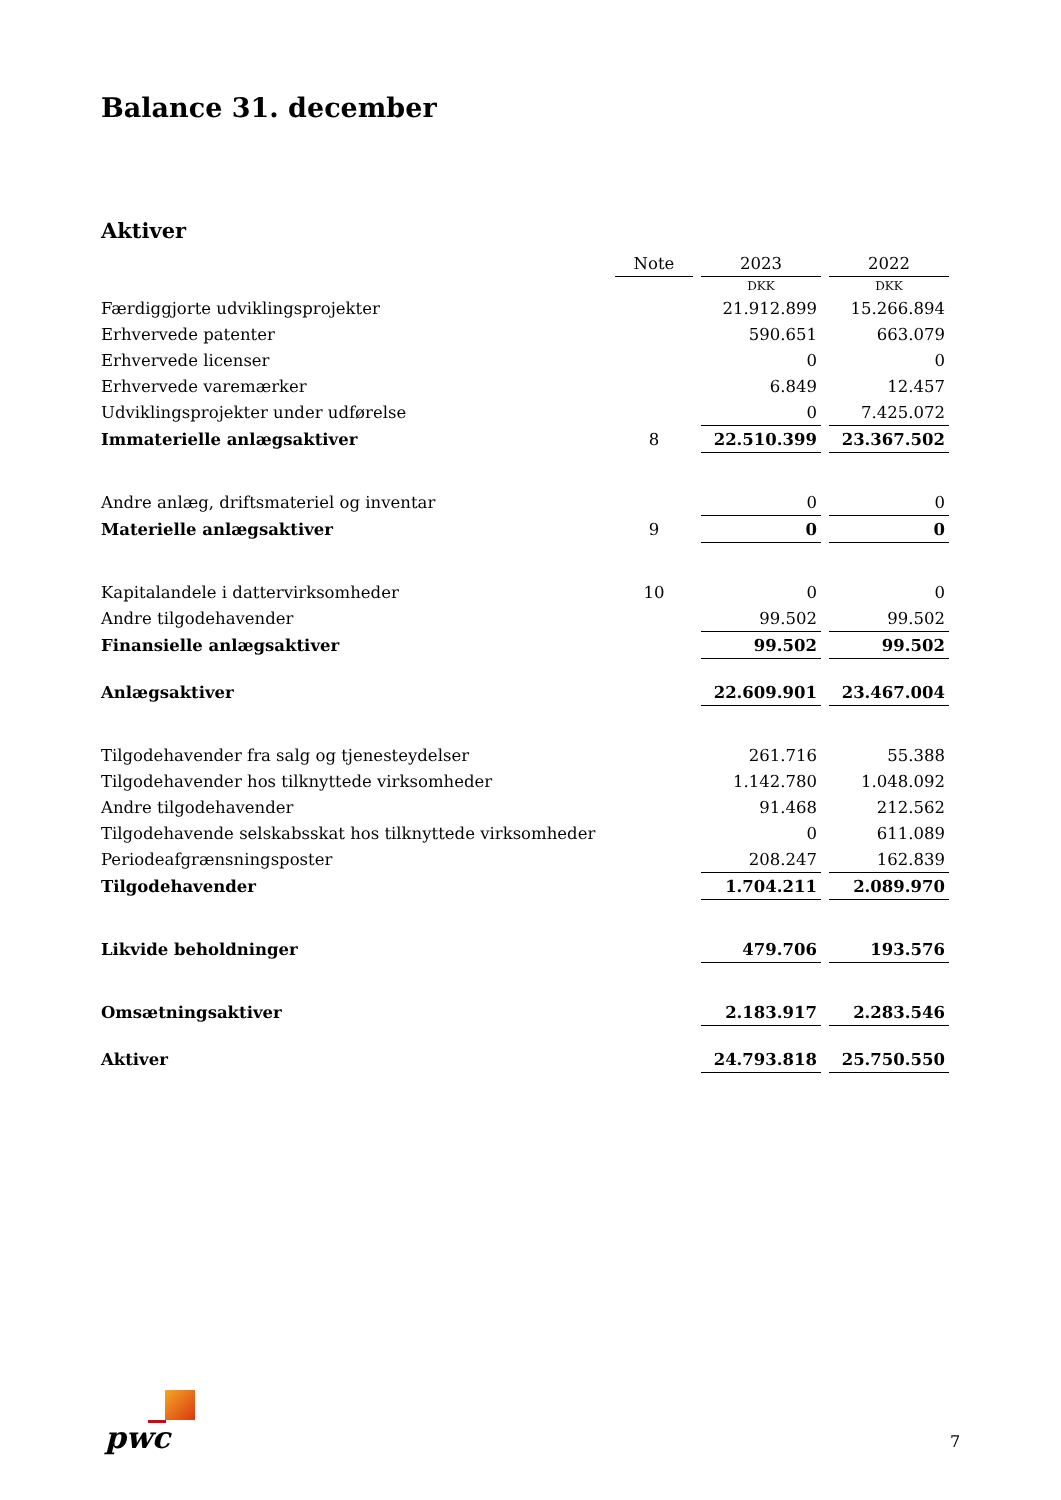Balance 31. december
Aktiver
| | Note | | 2023 | | 2022 |
| | | | DKK | | DKK |
| Færdiggjorte udviklingsprojekter | | | 21.912.899 | | 15.266.894 |
| Erhvervede patenter | | | 590.651 | | 663.079 |
| Erhvervede licenser | | | 0 | | 0 |
| Erhvervede varemærker | | | 6.849 | | 12.457 |
| Udviklingsprojekter under udførelse | | | 0 | | 7.425.072 |
| Immaterielle anlægsaktiver | 8 | | 22.510.399 | | 23.367.502 |
| Andre anlæg, driftsmateriel og inventar | | | 0 | | 0 |
| Materielle anlægsaktiver | 9 | | 0 | | 0 |
| Kapitalandele i dattervirksomheder | 10 | | 0 | | 0 |
| Andre tilgodehavender | | | 99.502 | | 99.502 |
| Finansielle anlægsaktiver | | | 99.502 | | 99.502 |
| Anlægsaktiver | | | 22.609.901 | | 23.467.004 |
| Tilgodehavender fra salg og tjenesteydelser | | | 261.716 | | 55.388 |
| Tilgodehavender hos tilknyttede virksomheder | | | 1.142.780 | | 1.048.092 |
| Andre tilgodehavender | | | 91.468 | | 212.562 |
| Tilgodehavende selskabsskat hos tilknyttede virksomheder | | | 0 | | 611.089 |
| Periodeafgrænsningsposter | | | 208.247 | | 162.839 |
| Tilgodehavender | | | 1.704.211 | | 2.089.970 |
| Likvide beholdninger | | | 479.706 | | 193.576 |
| Omsætningsaktiver | | | 2.183.917 | | 2.283.546 |
| Aktiver | | | 24.793.818 | | 25.750.550 |
pwc 7